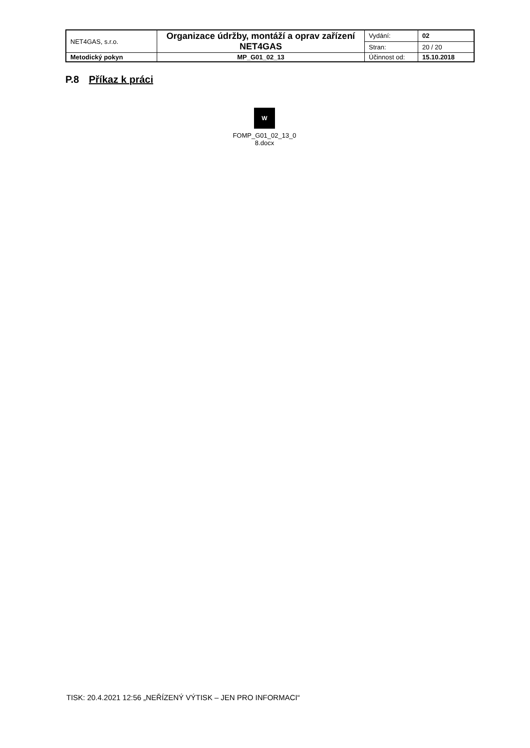| NET4GAS, s.r.o. | Organizace údržby, montáží a oprav zařízení NET4GAS | Vydání: | 02 |
| | | Stran: | 20 / 20 |
| Metodický pokyn | MP_G01_02_13 | Účinnost od: | 15.10.2018 |
P.8 Příkaz k práci
W
FOMP_G01_02_13_0
8.docx
TISK: 20.4.2021 12:56 „NEŘÍZENÝ VÝTISK – JEN PRO INFORMACI“